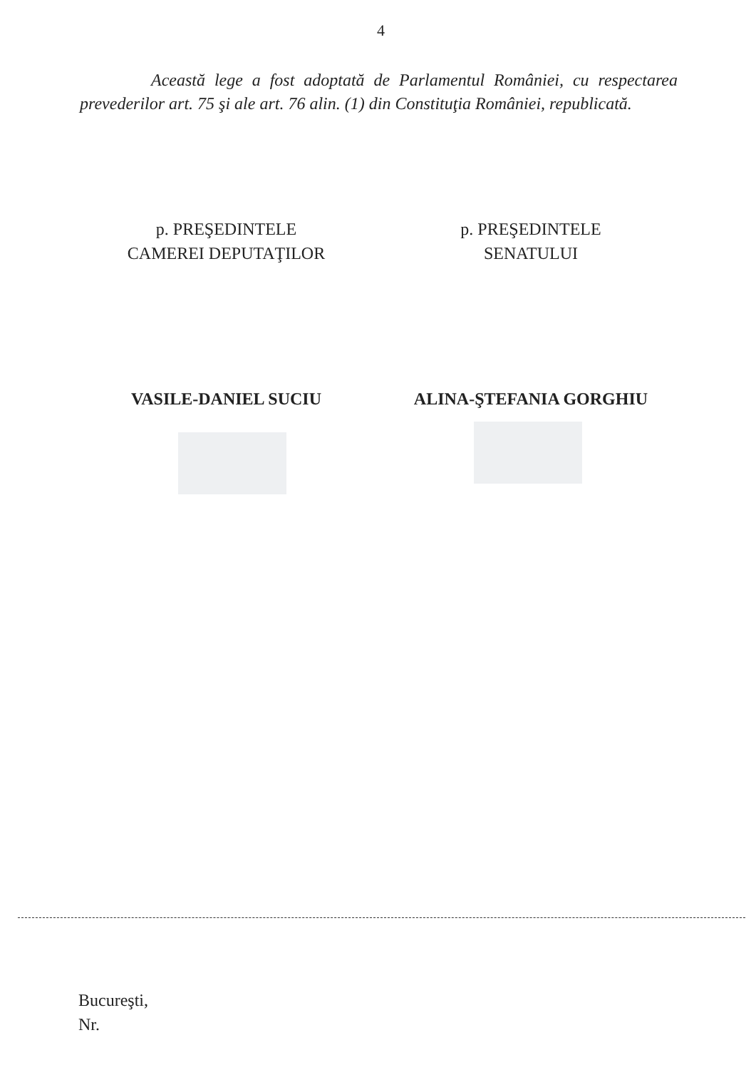4
Această lege a fost adoptată de Parlamentul României, cu respectarea prevederilor art. 75 şi ale art. 76 alin. (1) din Constituţia României, republicată.
p. PREŞEDINTELE
CAMEREI DEPUTAŢILOR
p. PREŞEDINTELE
SENATULUI
VASILE-DANIEL SUCIU ALINA-ŞTEFANIA GORGHIU
Bucureşti,
Nr.